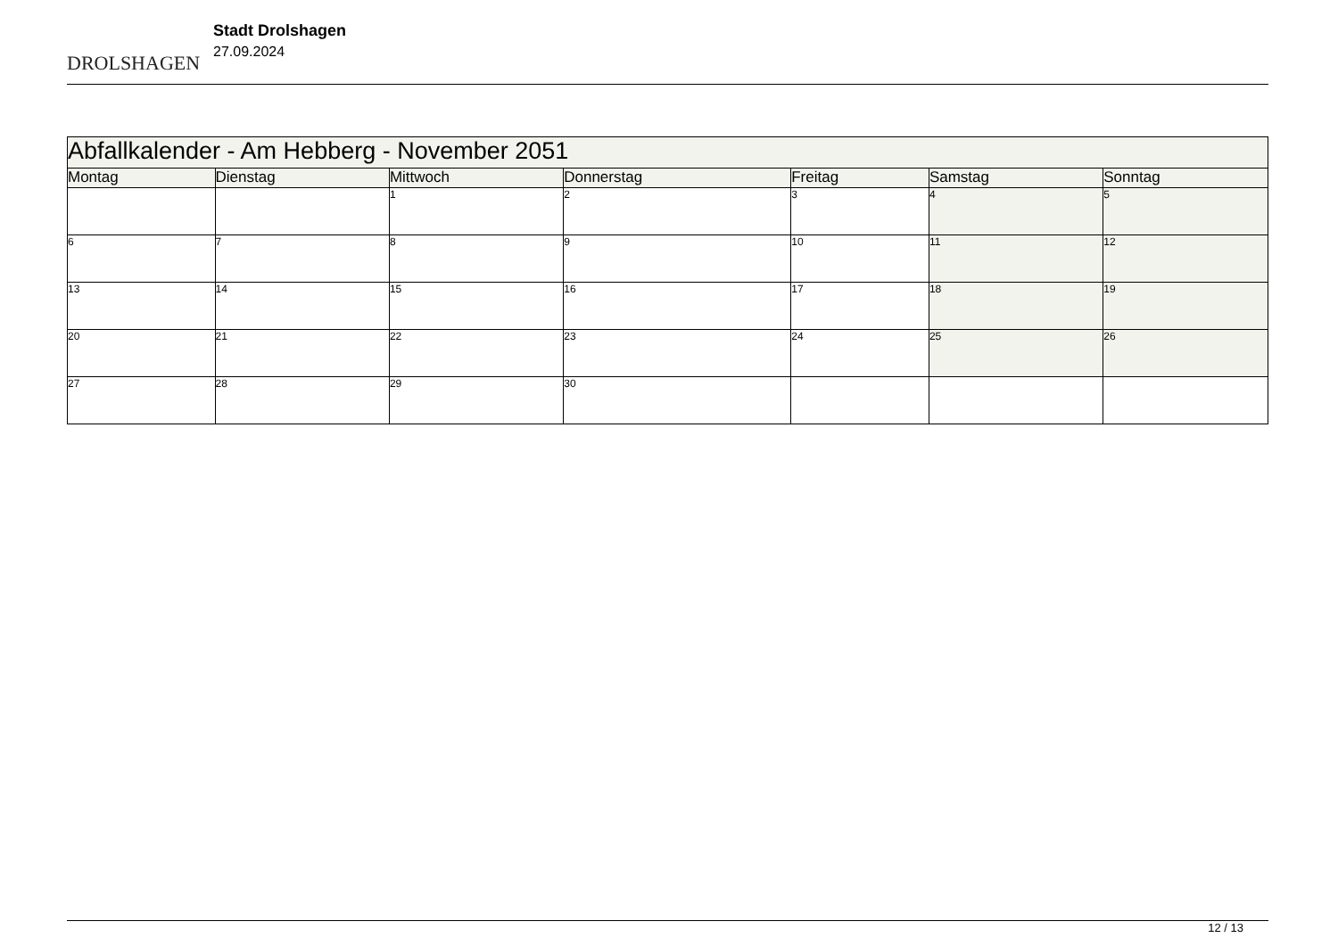DROLSHAGEN
Stadt Drolshagen
27.09.2024
| Abfallkalender - Am Hebberg - November 2051 | | | | | | |
| Montag | Dienstag | Mittwoch | Donnerstag | Freitag | Samstag | Sonntag |
| | | 1 | 2 | 3 | 4 | 5 |
| 6 | 7 | 8 | 9 | 10 | 11 | 12 |
| 13 | 14 | 15 | 16 | 17 | 18 | 19 |
| 20 | 21 | 22 | 23 | 24 | 25 | 26 |
| 27 | 28 | 29 | 30 | | | |
12 / 13